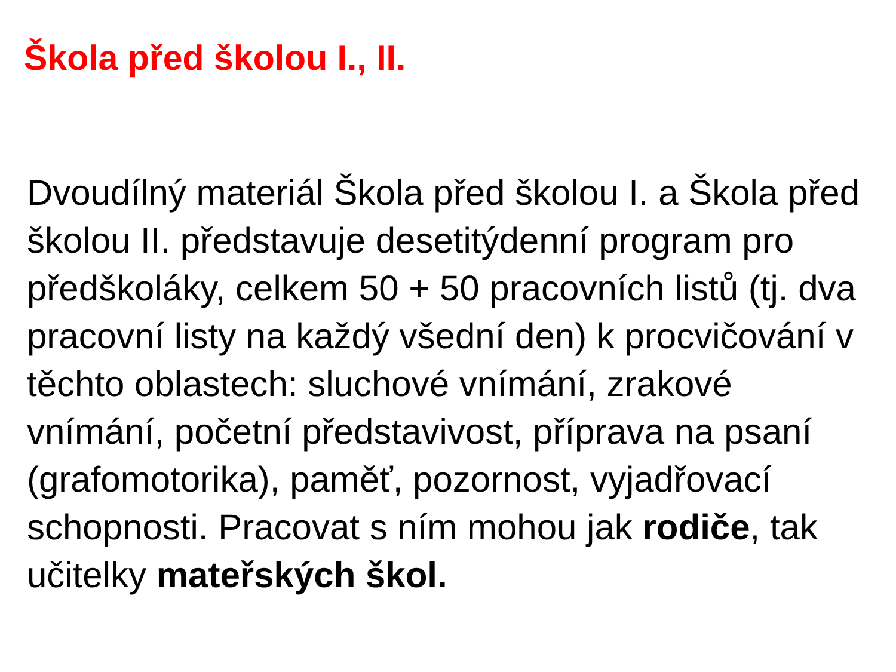Škola před školou I., II.
Dvoudílný materiál Škola před školou I. a Škola před školou II. představuje desetitýdenní program pro předškoláky, celkem 50 + 50 pracovních listů (tj. dva pracovní listy na každý všední den) k procvičování v těchto oblastech: sluchové vnímání, zrakové vnímání, početní představivost, příprava na psaní (grafomotorika), paměť, pozornost, vyjadřovací schopnosti. Pracovat s ním mohou jak rodiče, tak učitelky mateřských škol.